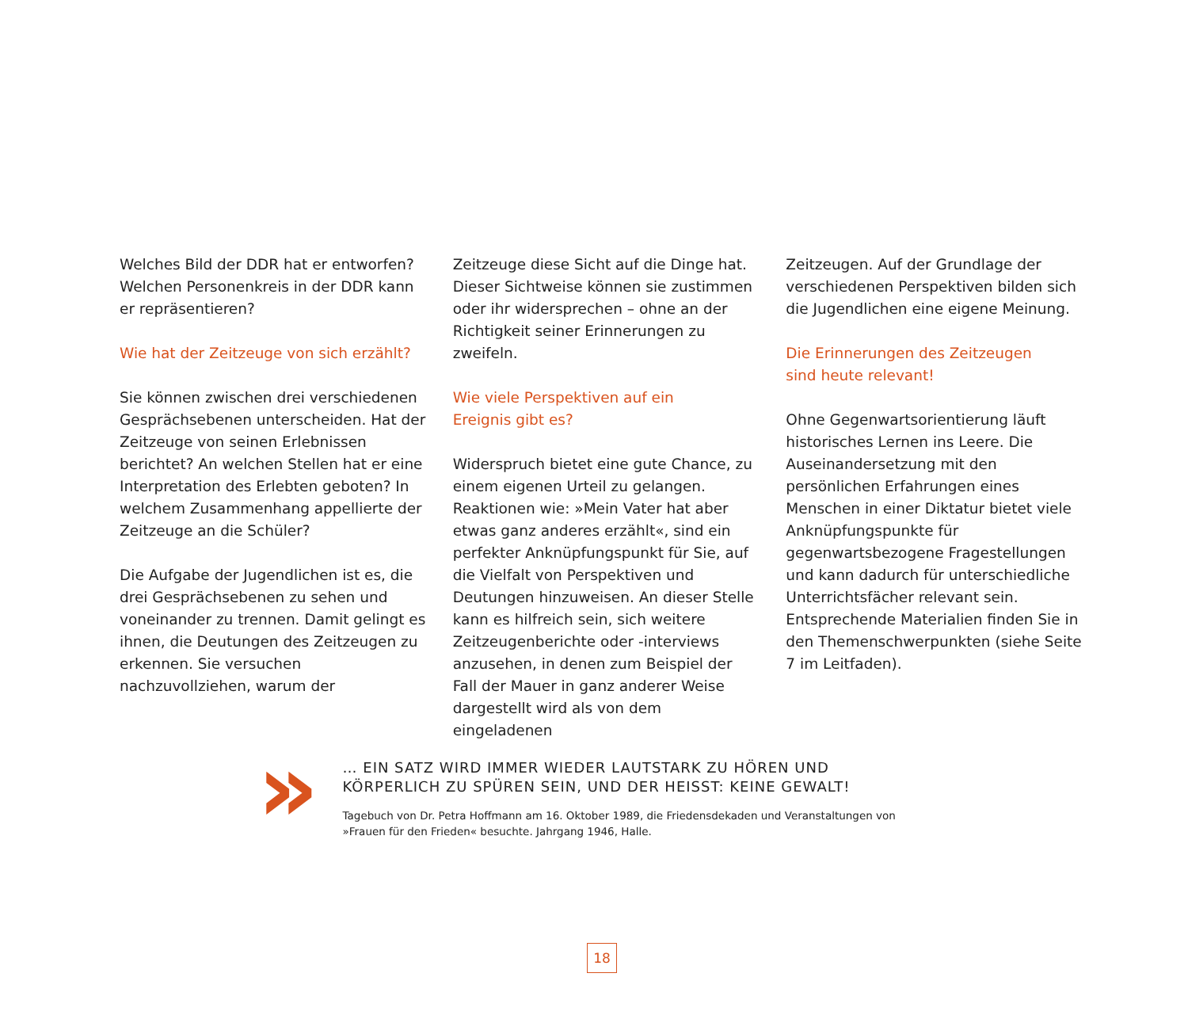Welches Bild der DDR hat er entworfen? Welchen Personenkreis in der DDR kann er repräsentieren?
Wie hat der Zeitzeuge von sich erzählt?
Sie können zwischen drei verschiedenen Gesprächsebenen unterscheiden. Hat der Zeitzeuge von seinen Erlebnissen berichtet? An welchen Stellen hat er eine Interpretation des Erlebten geboten? In welchem Zusammenhang appellierte der Zeitzeuge an die Schüler?
Die Aufgabe der Jugendlichen ist es, die drei Gesprächsebenen zu sehen und voneinander zu trennen. Damit gelingt es ihnen, die Deutungen des Zeitzeugen zu erkennen. Sie versuchen nachzuvollziehen, warum der
Zeitzeuge diese Sicht auf die Dinge hat. Dieser Sichtweise können sie zustimmen oder ihr widersprechen – ohne an der Richtigkeit seiner Erinnerungen zu zweifeln.
Wie viele Perspektiven auf ein
Ereignis gibt es?
Widerspruch bietet eine gute Chance, zu einem eigenen Urteil zu gelangen. Reaktionen wie: »Mein Vater hat aber etwas ganz anderes erzählt«, sind ein perfekter Anknüpfungspunkt für Sie, auf die Vielfalt von Perspektiven und Deutungen hinzuweisen. An dieser Stelle kann es hilfreich sein, sich weitere Zeitzeugenberichte oder -interviews anzusehen, in denen zum Beispiel der Fall der Mauer in ganz anderer Weise dargestellt wird als von dem eingeladenen
Zeitzeugen. Auf der Grundlage der verschiedenen Perspektiven bilden sich die Jugendlichen eine eigene Meinung.
Die Erinnerungen des Zeitzeugen
sind heute relevant!
Ohne Gegenwartsorientierung läuft historisches Lernen ins Leere. Die Auseinandersetzung mit den persönlichen Erfahrungen eines Menschen in einer Diktatur bietet viele Anknüpfungspunkte für gegenwartsbezogene Fragestellungen und kann dadurch für unterschiedliche Unterrichtsfächer relevant sein. Entsprechende Materialien finden Sie in den Themenschwerpunkten (siehe Seite 7 im Leitfaden).
»
… EIN SATZ WIRD IMMER WIEDER LAUTSTARK ZU HÖREN UND
KÖRPERLICH ZU SPÜREN SEIN, UND DER HEISST: KEINE GEWALT!
Tagebuch von Dr. Petra Hoffmann am 16. Oktober 1989, die Friedensdekaden und Veranstaltungen von
»Frauen für den Frieden« besuchte. Jahrgang 1946, Halle.
18